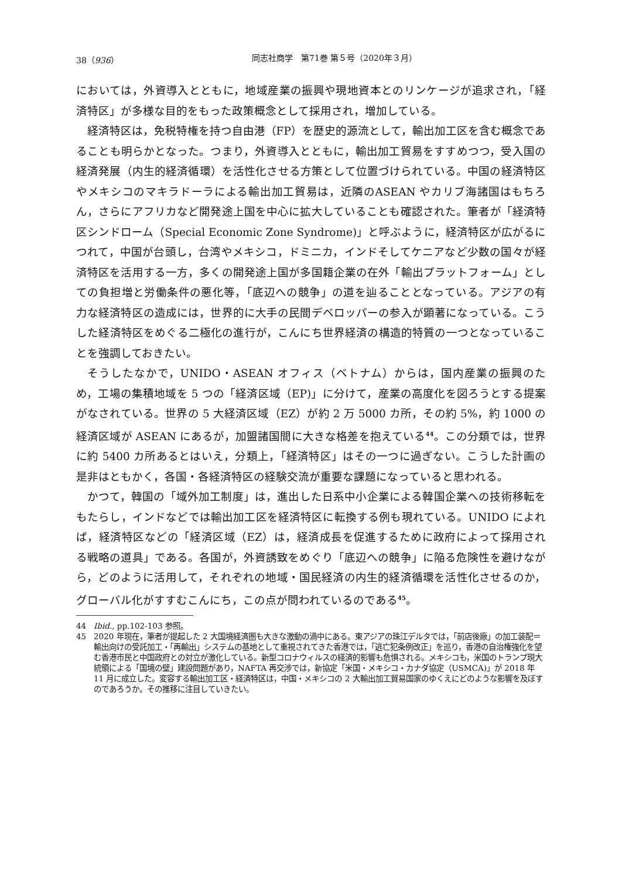38（936） 同志社商学　第71巻 第５号（2020年３月）
においては，外資導入とともに，地域産業の振興や現地資本とのリンケージが追求され，「経済特区」が多様な目的をもった政策概念として採用され，増加している。
経済特区は，免税特権を持つ自由港（FP）を歴史的源流として，輸出加工区を含む概念であることも明らかとなった。つまり，外資導入とともに，輸出加工貿易をすすめつつ，受入国の経済発展（内生的経済循環）を活性化させる方策として位置づけられている。中国の経済特区やメキシコのマキラドーラによる輸出加工貿易は，近隣のASEAN やカリブ海諸国はもちろん，さらにアフリカなど開発途上国を中心に拡大していることも確認された。筆者が「経済特区シンドローム（Special Economic Zone Syndrome)」と呼ぶように，経済特区が広がるにつれて，中国が台頭し，台湾やメキシコ，ドミニカ，インドそしてケニアなど少数の国々が経済特区を活用する一方，多くの開発途上国が多国籍企業の在外「輸出プラットフォーム」としての負担増と労働条件の悪化等，「底辺への競争」の道を辿ることとなっている。アジアの有力な経済特区の造成には，世界的に大手の民間デベロッパーの参入が顕著になっている。こうした経済特区をめぐる二極化の進行が，こんにち世界経済の構造的特質の一つとなっていることを強調しておきたい。
そうしたなかで，UNIDO・ASEAN オフィス（ベトナム）からは，国内産業の振興のため，工場の集積地域を 5 つの「経済区域（EP)」に分けて，産業の高度化を図ろうとする提案がなされている。世界の 5 大経済区域（EZ）が約 2 万 5000 カ所，その約 5%，約 1000 の経済区域が ASEAN にあるが，加盟諸国間に大きな格差を抱えている<sup>44</sup>。この分類では，世界に約 5400 カ所あるとはいえ，分類上，「経済特区」はその一つに過ぎない。こうした計画の是非はともかく，各国・各経済特区の経験交流が重要な課題になっていると思われる。
かつて，韓国の「域外加工制度」は，進出した日系中小企業による韓国企業への技術移転をもたらし，インドなどでは輸出加工区を経済特区に転換する例も現れている。UNIDO によれば，経済特区などの「経済区域（EZ）は，経済成長を促進するために政府によって採用される戦略の道具」である。各国が，外資誘致をめぐり「底辺への競争」に陥る危険性を避けながら，どのように活用して，それぞれの地域・国民経済の内生的経済循環を活性化させるのか，グローバル化がすすむこんにち，この点が問われているのである<sup>45</sup>。
44 Ibid., pp.102-103 参照。
45 2020 年現在，筆者が提起した 2 大国境経済圏も大きな激動の渦中にある。東アジアの珠江デルタでは，「前店後廠」の加工装配＝輸出向けの受託加工・「再輸出」システムの基地として重視されてきた香港では，「逃亡犯条例改正」を巡り，香港の自治権強化を望む香港市民と中国政府との対立が激化している。新型コロナウィルスの経済的影響も危惧される。メキシコも，米国のトランプ現大統領による「国境の壁」建設問題があり，NAFTA 再交渉では，新協定「米国・メキシコ・カナダ協定（USMCA)」が 2018 年 11 月に成立した。変容する輸出加工区・経済特区は，中国・メキシコの 2 大輸出加工貿易国家のゆくえにどのような影響を及ぼすのであろうか。その推移に注目していきたい。